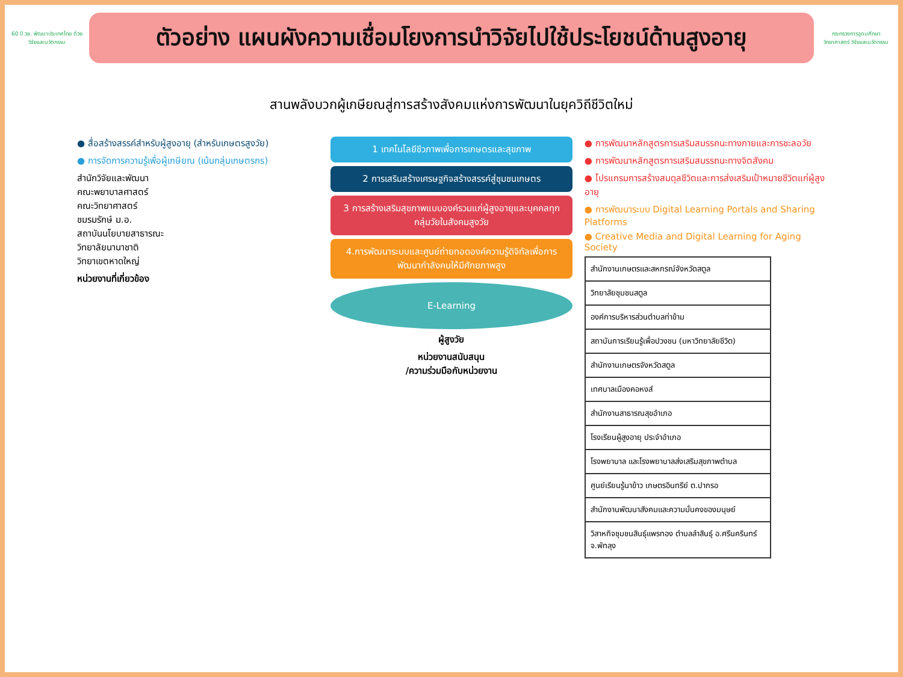60 ปี วช. พัฒนาประเทศไทย ด้วยวิจัยและนวัตกรรม
ตัวอย่าง แผนผังความเชื่อมโยงการนำวิจัยไปใช้ประโยชน์ด้านสูงอายุ
กระทรวงการอุดมศึกษา วิทยาศาสตร์ วิจัยและนวัตกรรม
สานพลังบวกผู้เกษียณสู่การสร้างสังคมแห่งการพัฒนาในยุควิถีชีวิตใหม่
● สื่อสร้างสรรค์สำหรับผู้สูงอายุ (สำหรับเกษตรสูงวัย)
● การจัดการความรู้เพื่อผู้เกษียณ (เน้นกลุ่มเกษตรกร)
สำนักวิจัยและพัฒนา
คณะพยาบาลศาสตร์
คณะวิทยาศาสตร์
ชมรมรักษ์ ม.อ.
สถาบันนโยบายสาธารณะ
วิทยาลัยนานาชาติ
วิทยาเขตหาดใหญ่
หน่วยงานที่เกี่ยวข้อง
1 เทคโนโลยีชีวภาพเพื่อการเกษตรและสุขภาพ
2 การเสริมสร้างเศรษฐกิจสร้างสรรค์สู่ชุมชนเกษตร
3 การสร้างเสริมสุขภาพแบบองค์รวมแก่ผู้สูงอายุและบุคคลทุกกลุ่มวัยในสังคมสูงวัย
4.การพัฒนาระบบและศูนย์ถ่ายทอดองค์ความรู้ดิจิทัลเพื่อการพัฒนากำลังคนให้มีศักยภาพสูง
E-Learning
ผู้สูงวัย
หน่วยงานสนับสนุน
/ความร่วมมือกับหน่วยงาน
● การพัฒนาหลักสูตรการเสริมสมรรถนะทางกายและการชะลอวัย
● การพัฒนาหลักสูตรการเสริมสมรรถนะทางจิตสังคม
● โปรแกรมการสร้างสมดุลชีวิตและการส่งเสริมเป้าหมายชีวิตแก่ผู้สูงอายุ
● การพัฒนาระบบ Digital Learning Portals and Sharing Platforms
● Creative Media and Digital Learning for Aging Society
| สำนักงานเกษตรและสหกรณ์จังหวัดสตูล |
| วิทยาลัยชุมชนสตูล |
| องค์การบริหารส่วนตำบลท่าข้าม |
| สถาบันการเรียนรู้เพื่อปวงชน (มหาวิทยาลัยชีวิต) |
| สำนักงานเกษตรจังหวัดสตูล |
| เทศบาลเมืองคอหงส์ |
| สำนักงานสาธารณสุขอำเภอ |
| โรงเรียนผู้สูงอายุ ประจำอำเภอ |
| โรงพยาบาล และโรงพยาบาลส่งเสริมสุขภาพตำบล |
| ศูนย์เรียนรู้นาข้าว เกษตรอินทรีย์ ต.ปากรอ |
| สำนักงานพัฒนาสังคมและความมั่นคงของมนุษย์ |
| วิสาหกิจชุมชนสินธุ์แพรทอง ตำบลลำสินธุ์ อ.ศรีนครินทร์ จ.พัทลุง |